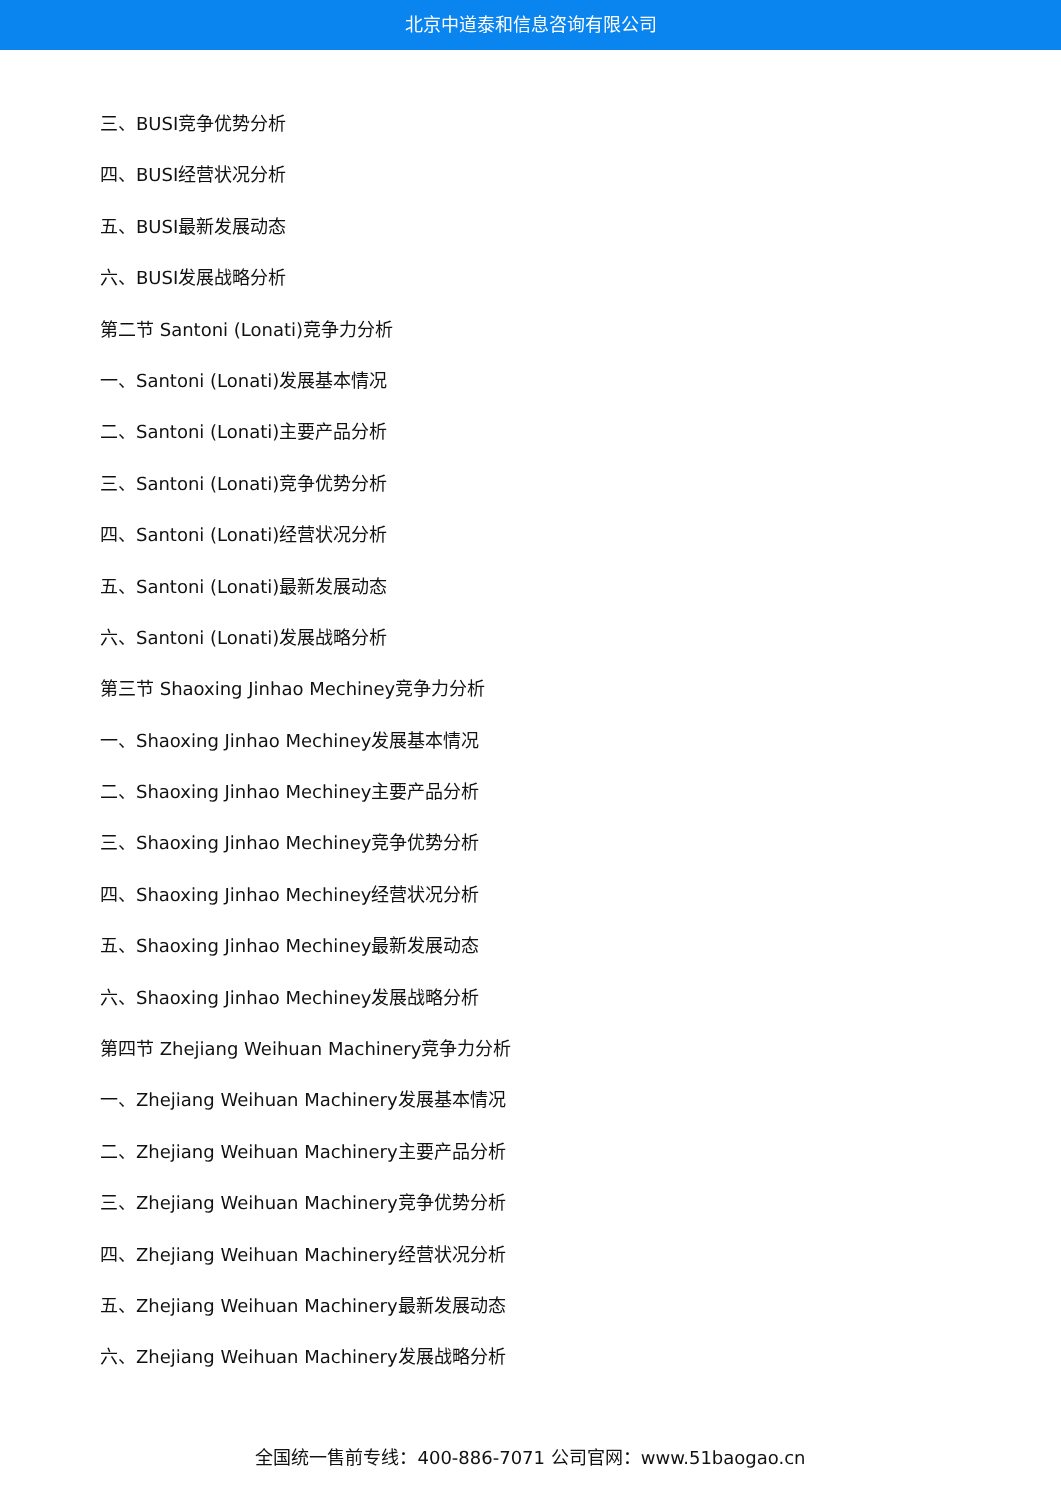北京中道泰和信息咨询有限公司
三、BUSI竞争优势分析
四、BUSI经营状况分析
五、BUSI最新发展动态
六、BUSI发展战略分析
第二节 Santoni (Lonati)竞争力分析
一、Santoni (Lonati)发展基本情况
二、Santoni (Lonati)主要产品分析
三、Santoni (Lonati)竞争优势分析
四、Santoni (Lonati)经营状况分析
五、Santoni (Lonati)最新发展动态
六、Santoni (Lonati)发展战略分析
第三节 Shaoxing Jinhao Mechiney竞争力分析
一、Shaoxing Jinhao Mechiney发展基本情况
二、Shaoxing Jinhao Mechiney主要产品分析
三、Shaoxing Jinhao Mechiney竞争优势分析
四、Shaoxing Jinhao Mechiney经营状况分析
五、Shaoxing Jinhao Mechiney最新发展动态
六、Shaoxing Jinhao Mechiney发展战略分析
第四节 Zhejiang Weihuan Machinery竞争力分析
一、Zhejiang Weihuan Machinery发展基本情况
二、Zhejiang Weihuan Machinery主要产品分析
三、Zhejiang Weihuan Machinery竞争优势分析
四、Zhejiang Weihuan Machinery经营状况分析
五、Zhejiang Weihuan Machinery最新发展动态
六、Zhejiang Weihuan Machinery发展战略分析
全国统一售前专线：400-886-7071 公司官网：www.51baogao.cn